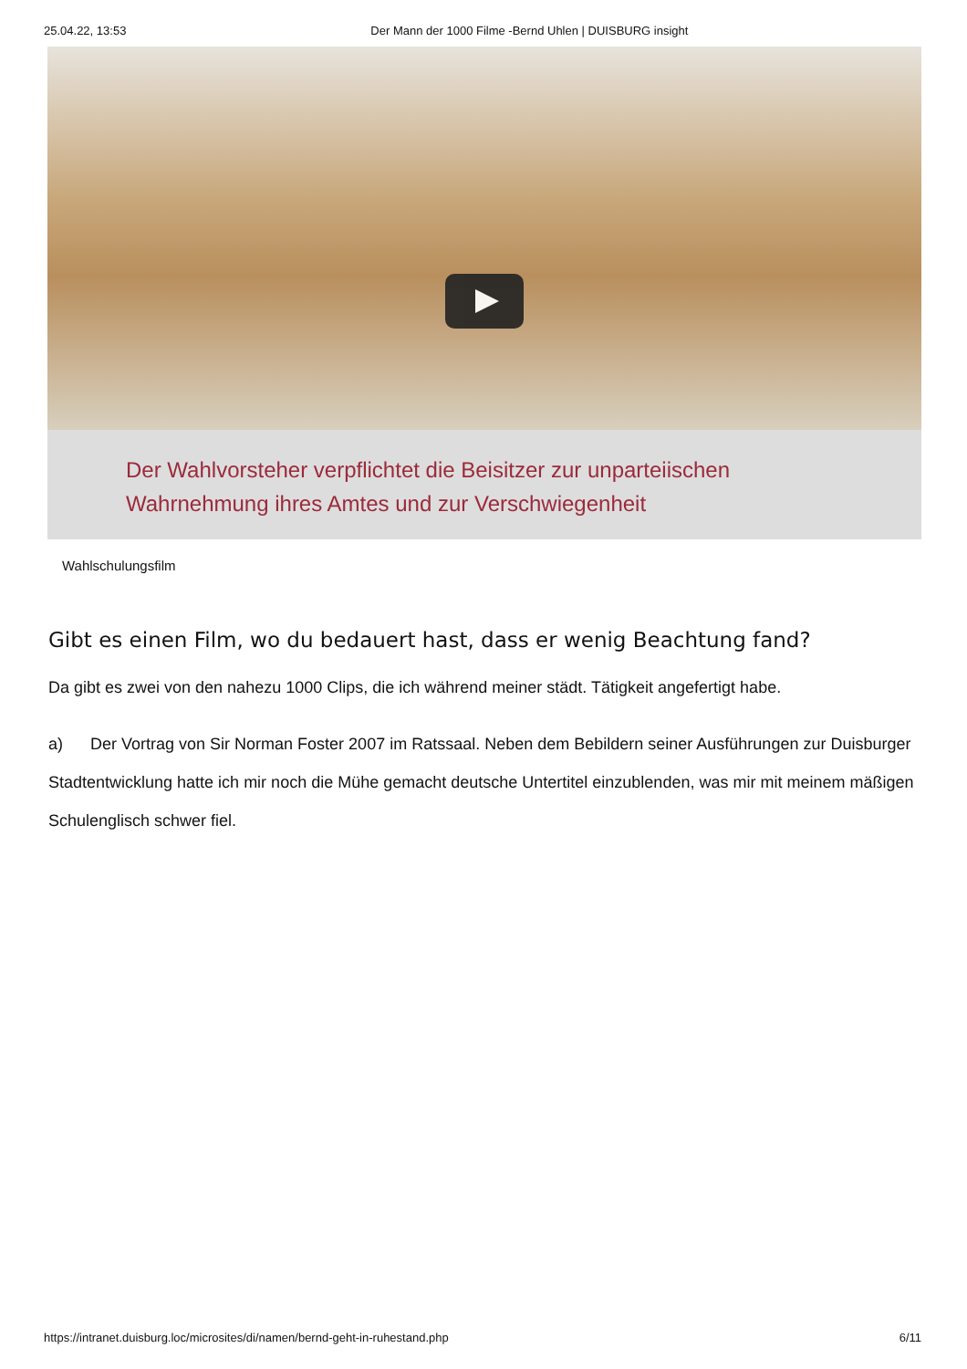25.04.22, 13:53 Der Mann der 1000 Filme -Bernd Uhlen | DUISBURG insight
Der Wahlvorsteher verpflichtet die Beisitzer zur unparteiischen
Wahrnehmung ihres Amtes und zur Verschwiegenheit
Wahlschulungsfilm
Gibt es einen Film, wo du bedauert hast, dass er wenig Beachtung fand?
Da gibt es zwei von den nahezu 1000 Clips, die ich während meiner städt. Tätigkeit angefertigt habe.
a) Der Vortrag von Sir Norman Foster 2007 im Ratssaal. Neben dem Bebildern seiner Ausführungen zur Duisburger Stadtentwicklung hatte ich mir noch die Mühe gemacht deutsche Untertitel einzublenden, was mir mit meinem mäßigen Schulenglisch schwer fiel.
https://intranet.duisburg.loc/microsites/di/namen/bernd-geht-in-ruhestand.php 6/11